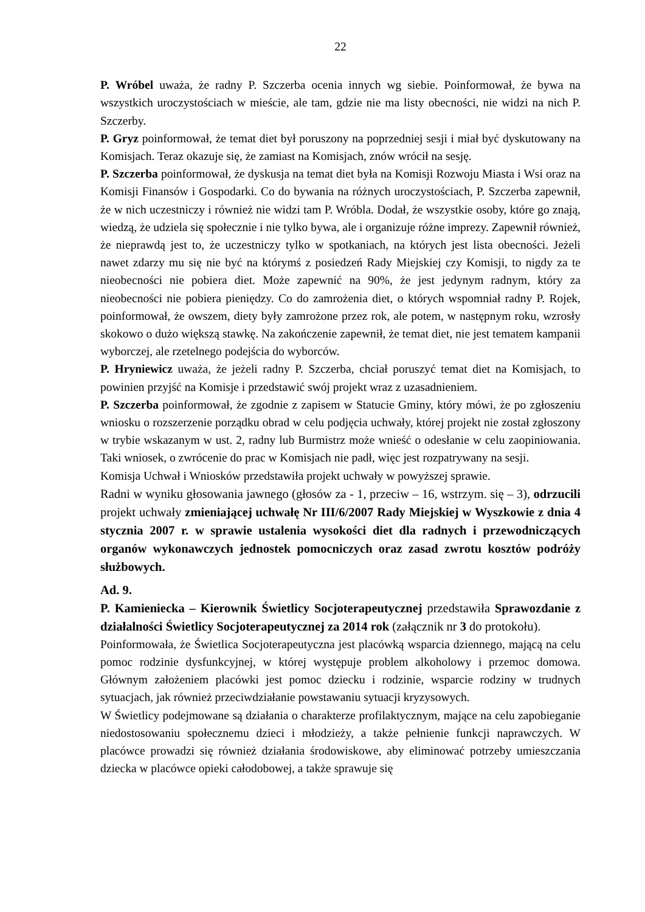22
P. Wróbel uważa, że radny P. Szczerba ocenia innych wg siebie. Poinformował, że bywa na wszystkich uroczystościach w mieście, ale tam, gdzie nie ma listy obecności, nie widzi na nich P. Szczerby.
P. Gryz poinformował, że temat diet był poruszony na poprzedniej sesji i miał być dyskutowany na Komisjach. Teraz okazuje się, że zamiast na Komisjach, znów wrócił na sesję.
P. Szczerba poinformował, że dyskusja na temat diet była na Komisji Rozwoju Miasta i Wsi oraz na Komisji Finansów i Gospodarki. Co do bywania na różnych uroczystościach, P. Szczerba zapewnił, że w nich uczestniczy i również nie widzi tam P. Wróbla. Dodał, że wszystkie osoby, które go znają, wiedzą, że udziela się społecznie i nie tylko bywa, ale i organizuje różne imprezy. Zapewnił również, że nieprawdą jest to, że uczestniczy tylko w spotkaniach, na których jest lista obecności. Jeżeli nawet zdarzy mu się nie być na którymś z posiedzeń Rady Miejskiej czy Komisji, to nigdy za te nieobecności nie pobiera diet. Może zapewnić na 90%, że jest jedynym radnym, który za nieobecności nie pobiera pieniędzy. Co do zamrożenia diet, o których wspomniał radny P. Rojek, poinformował, że owszem, diety były zamrożone przez rok, ale potem, w następnym roku, wzrosły skokowo o dużo większą stawkę. Na zakończenie zapewnił, że temat diet, nie jest tematem kampanii wyborczej, ale rzetelnego podejścia do wyborców.
P. Hryniewicz uważa, że jeżeli radny P. Szczerba, chciał poruszyć temat diet na Komisjach, to powinien przyjść na Komisje i przedstawić swój projekt wraz z uzasadnieniem.
P. Szczerba poinformował, że zgodnie z zapisem w Statucie Gminy, który mówi, że po zgłoszeniu wniosku o rozszerzenie porządku obrad w celu podjęcia uchwały, której projekt nie został zgłoszony w trybie wskazanym w ust. 2, radny lub Burmistrz może wnieść o odesłanie w celu zaopiniowania. Taki wniosek, o zwrócenie do prac w Komisjach nie padł, więc jest rozpatrywany na sesji.
Komisja Uchwał i Wniosków przedstawiła projekt uchwały w powyższej sprawie.
Radni w wyniku głosowania jawnego (głosów za - 1, przeciw – 16, wstrzym. się – 3), odrzucili projekt uchwały zmieniającej uchwałę Nr III/6/2007 Rady Miejskiej w Wyszkowie z dnia 4 stycznia 2007 r. w sprawie ustalenia wysokości diet dla radnych i przewodniczących organów wykonawczych jednostek pomocniczych oraz zasad zwrotu kosztów podróży służbowych.
Ad. 9.
P. Kamieniecka – Kierownik Świetlicy Socjoterapeutycznej przedstawiła Sprawozdanie z działalności Świetlicy Socjoterapeutycznej za 2014 rok (załącznik nr 3 do protokołu).
Poinformowała, że Świetlica Socjoterapeutyczna jest placówką wsparcia dziennego, mającą na celu pomoc rodzinie dysfunkcyjnej, w której występuje problem alkoholowy i przemoc domowa. Głównym założeniem placówki jest pomoc dziecku i rodzinie, wsparcie rodziny w trudnych sytuacjach, jak również przeciwdziałanie powstawaniu sytuacji kryzysowych.
W Świetlicy podejmowane są działania o charakterze profilaktycznym, mające na celu zapobieganie niedostosowaniu społecznemu dzieci i młodzieży, a także pełnienie funkcji naprawczych. W placówce prowadzi się również działania środowiskowe, aby eliminować potrzeby umieszczania dziecka w placówce opieki całodobowej, a także sprawuje się